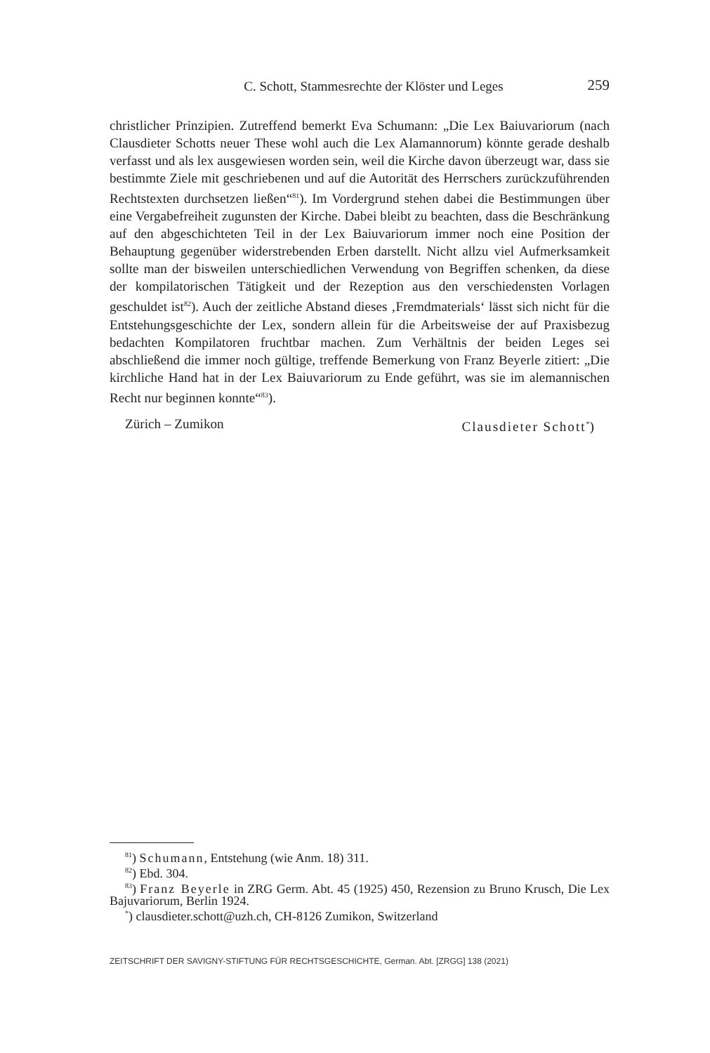C. Schott, Stammesrechte der Klöster und Leges 259
christlicher Prinzipien. Zutreffend bemerkt Eva Schumann: „Die Lex Baiuvariorum (nach Clausdieter Schotts neuer These wohl auch die Lex Alamannorum) könnte gerade deshalb verfasst und als lex ausgewiesen worden sein, weil die Kirche davon überzeugt war, dass sie bestimmte Ziele mit geschriebenen und auf die Autorität des Herrschers zurückzuführenden Rechtstexten durchsetzen ließen“<sup>81</sup>). Im Vordergrund stehen dabei die Bestimmungen über eine Vergabefreiheit zugunsten der Kirche. Dabei bleibt zu beachten, dass die Beschränkung auf den abgeschichteten Teil in der Lex Baiuvariorum immer noch eine Position der Behauptung gegenüber widerstrebenden Erben darstellt. Nicht allzu viel Aufmerksamkeit sollte man der bisweilen unterschiedlichen Verwendung von Begriffen schenken, da diese der kompilatorischen Tätigkeit und der Rezeption aus den verschiedensten Vorlagen geschuldet ist<sup>82</sup>). Auch der zeitliche Abstand dieses ‚Fremdmaterials‘ lässt sich nicht für die Entstehungsgeschichte der Lex, sondern allein für die Arbeitsweise der auf Praxisbezug bedachten Kompilatoren fruchtbar machen. Zum Verhältnis der beiden Leges sei abschließend die immer noch gültige, treffende Bemerkung von Franz Beyerle zitiert: „Die kirchliche Hand hat in der Lex Baiuvariorum zu Ende geführt, was sie im alemannischen Recht nur beginnen konnte“<sup>83</sup>).
Zürich – Zumikon Clausdieter Schott<sup>*</sup>)
<sup>81</sup>) Schumann, Entstehung (wie Anm. 18) 311.
<sup>82</sup>) Ebd. 304.
<sup>83</sup>) Franz Beyerle in ZRG Germ. Abt. 45 (1925) 450, Rezension zu Bruno Krusch, Die Lex Bajuvariorum, Berlin 1924.
<sup>*</sup>) clausdieter.schott@uzh.ch, CH-8126 Zumikon, Switzerland
ZEITSCHRIFT DER SAVIGNY-STIFTUNG FÜR RECHTSGESCHICHTE, German. Abt. [ZRGG] 138 (2021)